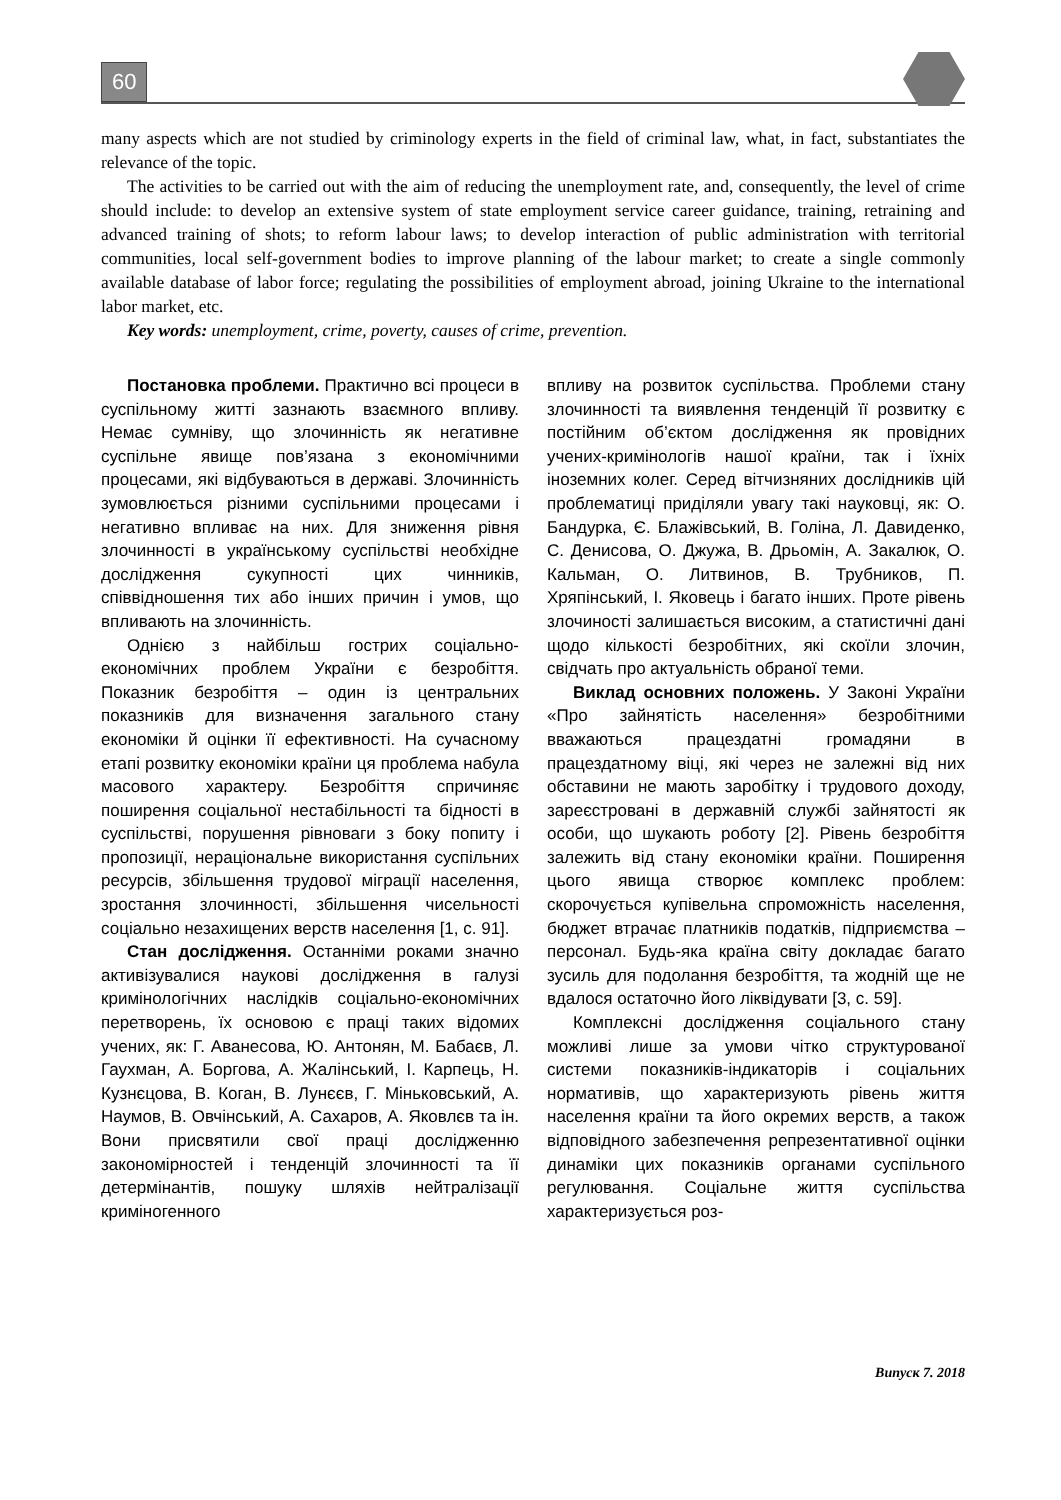60
many aspects which are not studied by criminology experts in the field of criminal law, what, in fact, substantiates the relevance of the topic.
The activities to be carried out with the aim of reducing the unemployment rate, and, consequently, the level of crime should include: to develop an extensive system of state employment service career guidance, training, retraining and advanced training of shots; to reform labour laws; to develop interaction of public administration with territorial communities, local self-government bodies to improve planning of the labour market; to create a single commonly available database of labor force; regulating the possibilities of employment abroad, joining Ukraine to the international labor market, etc.
Key words: unemployment, crime, poverty, causes of crime, prevention.
Постановка проблеми. Практично всі процеси в суспільному житті зазнають взаємного впливу. Немає сумніву, що злочинність як негативне суспільне явище пов’язана з економічними процесами, які відбуваються в державі. Злочинність зумовлюється різними суспільними процесами і негативно впливає на них. Для зниження рівня злочинності в українському суспільстві необхідне дослідження сукупності цих чинників, співвідношення тих або інших причин і умов, що впливають на злочинність.
Однією з найбільш гострих соціально-економічних проблем України є безробіття. Показник безробіття – один із центральних показників для визначення загального стану економіки й оцінки її ефективності. На сучасному етапі розвитку економіки країни ця проблема набула масового характеру. Безробіття спричиняє поширення соціальної нестабільності та бідності в суспільстві, порушення рівноваги з боку попиту і пропозиції, нераціональне використання суспільних ресурсів, збільшення трудової міграції населення, зростання злочинності, збільшення чисельності соціально незахищених верств населення [1, с. 91].
Стан дослідження. Останніми роками значно активізувалися наукові дослідження в галузі кримінологічних наслідків соціально-економічних перетворень, їх основою є праці таких відомих учених, як: Г. Аванесова, Ю. Антонян, М. Бабаєв, Л. Гаухман, А. Боргова, А. Жалінський, І. Карпець, Н. Кузнєцова, В. Коган, В. Лунєєв, Г. Міньковський, А. Наумов, В. Овчінський, А. Сахаров, А. Яковлєв та ін. Вони присвятили свої праці дослідженню закономірностей і тенденцій злочинності та її детермінантів, пошуку шляхів нейтралізації криміногенного
впливу на розвиток суспільства. Проблеми стану злочинності та виявлення тенденцій її розвитку є постійним об’єктом дослідження як провідних учених-кримінологів нашої країни, так і їхніх іноземних колег. Серед вітчизняних дослідників цій проблематиці приділяли увагу такі науковці, як: О. Бандурка, Є. Блажівський, В. Голіна, Л. Давиденко, С. Денисова, О. Джужа, В. Дрьомін, А. Закалюк, О. Кальман, О. Литвинов, В. Трубников, П. Хряпінський, І. Яковець і багато інших. Проте рівень злочиності залишається високим, а статистичні дані щодо кількості безробітних, які скоїли злочин, свідчать про актуальність обраної теми.
Виклад основних положень. У Законі України «Про зайнятість населення» безробітними вважаються працездатні громадяни в працездатному віці, які через не залежні від них обставини не мають заробітку і трудового доходу, зареєстровані в державній службі зайнятості як особи, що шукають роботу [2]. Рівень безробіття залежить від стану економіки країни. Поширення цього явища створює комплекс проблем: скорочується купівельна спроможність населення, бюджет втрачає платників податків, підприємства – персонал. Будь-яка країна світу докладає багато зусиль для подолання безробіття, та жодній ще не вдалося остаточно його ліквідувати [3, с. 59].
Комплексні дослідження соціального стану можливі лише за умови чітко структурованої системи показників-індикаторів і соціальних нормативів, що характеризують рівень життя населення країни та його окремих верств, а також відповідного забезпечення репрезентативної оцінки динаміки цих показників органами суспільного регулювання. Соціальне життя суспільства характеризується роз-
Випуск 7. 2018